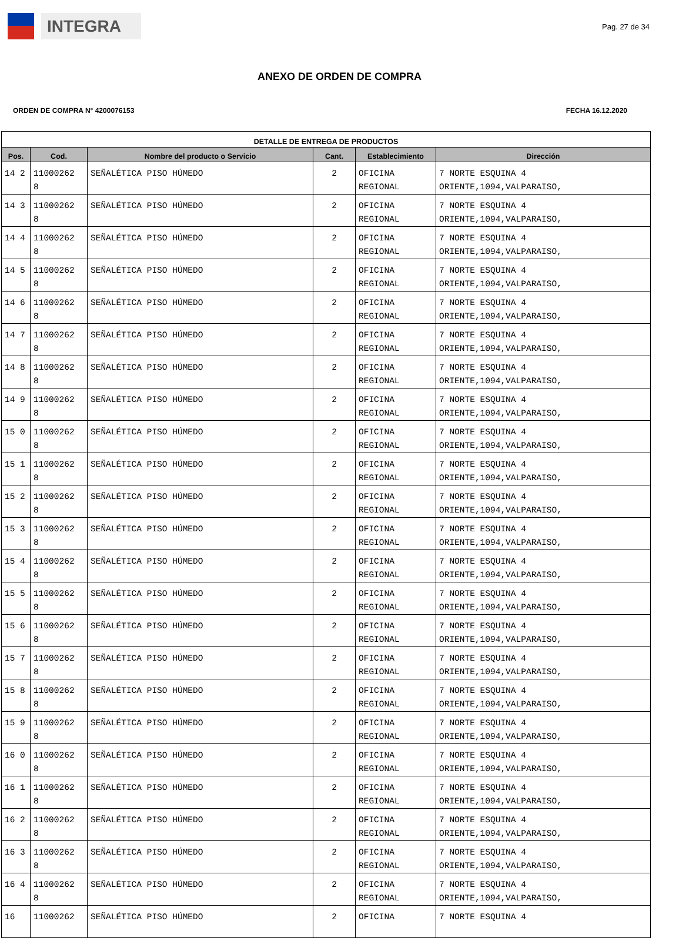INTEGRA
Pag. 27 de 34
ANEXO DE ORDEN DE COMPRA
ORDEN DE COMPRA N° 4200076153 FECHA 16.12.2020
| DETALLE DE ENTREGA DE PRODUCTOS | | | | | |
| --- | --- | --- | --- | --- | --- |
| Pos. | Cod. | Nombre del producto o Servicio | Cant. | Establecimiento | Dirección |
| 14 2 | 11000262 8 | SEÑALÉTICA PISO HÚMEDO | 2 | OFICINA REGIONAL | 7 NORTE ESQUINA 4 ORIENTE,1094,VALPARAISO, |
| 14 3 | 11000262 8 | SEÑALÉTICA PISO HÚMEDO | 2 | OFICINA REGIONAL | 7 NORTE ESQUINA 4 ORIENTE,1094,VALPARAISO, |
| 14 4 | 11000262 8 | SEÑALÉTICA PISO HÚMEDO | 2 | OFICINA REGIONAL | 7 NORTE ESQUINA 4 ORIENTE,1094,VALPARAISO, |
| 14 5 | 11000262 8 | SEÑALÉTICA PISO HÚMEDO | 2 | OFICINA REGIONAL | 7 NORTE ESQUINA 4 ORIENTE,1094,VALPARAISO, |
| 14 6 | 11000262 8 | SEÑALÉTICA PISO HÚMEDO | 2 | OFICINA REGIONAL | 7 NORTE ESQUINA 4 ORIENTE,1094,VALPARAISO, |
| 14 7 | 11000262 8 | SEÑALÉTICA PISO HÚMEDO | 2 | OFICINA REGIONAL | 7 NORTE ESQUINA 4 ORIENTE,1094,VALPARAISO, |
| 14 8 | 11000262 8 | SEÑALÉTICA PISO HÚMEDO | 2 | OFICINA REGIONAL | 7 NORTE ESQUINA 4 ORIENTE,1094,VALPARAISO, |
| 14 9 | 11000262 8 | SEÑALÉTICA PISO HÚMEDO | 2 | OFICINA REGIONAL | 7 NORTE ESQUINA 4 ORIENTE,1094,VALPARAISO, |
| 15 0 | 11000262 8 | SEÑALÉTICA PISO HÚMEDO | 2 | OFICINA REGIONAL | 7 NORTE ESQUINA 4 ORIENTE,1094,VALPARAISO, |
| 15 1 | 11000262 8 | SEÑALÉTICA PISO HÚMEDO | 2 | OFICINA REGIONAL | 7 NORTE ESQUINA 4 ORIENTE,1094,VALPARAISO, |
| 15 2 | 11000262 8 | SEÑALÉTICA PISO HÚMEDO | 2 | OFICINA REGIONAL | 7 NORTE ESQUINA 4 ORIENTE,1094,VALPARAISO, |
| 15 3 | 11000262 8 | SEÑALÉTICA PISO HÚMEDO | 2 | OFICINA REGIONAL | 7 NORTE ESQUINA 4 ORIENTE,1094,VALPARAISO, |
| 15 4 | 11000262 8 | SEÑALÉTICA PISO HÚMEDO | 2 | OFICINA REGIONAL | 7 NORTE ESQUINA 4 ORIENTE,1094,VALPARAISO, |
| 15 5 | 11000262 8 | SEÑALÉTICA PISO HÚMEDO | 2 | OFICINA REGIONAL | 7 NORTE ESQUINA 4 ORIENTE,1094,VALPARAISO, |
| 15 6 | 11000262 8 | SEÑALÉTICA PISO HÚMEDO | 2 | OFICINA REGIONAL | 7 NORTE ESQUINA 4 ORIENTE,1094,VALPARAISO, |
| 15 7 | 11000262 8 | SEÑALÉTICA PISO HÚMEDO | 2 | OFICINA REGIONAL | 7 NORTE ESQUINA 4 ORIENTE,1094,VALPARAISO, |
| 15 8 | 11000262 8 | SEÑALÉTICA PISO HÚMEDO | 2 | OFICINA REGIONAL | 7 NORTE ESQUINA 4 ORIENTE,1094,VALPARAISO, |
| 15 9 | 11000262 8 | SEÑALÉTICA PISO HÚMEDO | 2 | OFICINA REGIONAL | 7 NORTE ESQUINA 4 ORIENTE,1094,VALPARAISO, |
| 16 0 | 11000262 8 | SEÑALÉTICA PISO HÚMEDO | 2 | OFICINA REGIONAL | 7 NORTE ESQUINA 4 ORIENTE,1094,VALPARAISO, |
| 16 1 | 11000262 8 | SEÑALÉTICA PISO HÚMEDO | 2 | OFICINA REGIONAL | 7 NORTE ESQUINA 4 ORIENTE,1094,VALPARAISO, |
| 16 2 | 11000262 8 | SEÑALÉTICA PISO HÚMEDO | 2 | OFICINA REGIONAL | 7 NORTE ESQUINA 4 ORIENTE,1094,VALPARAISO, |
| 16 3 | 11000262 8 | SEÑALÉTICA PISO HÚMEDO | 2 | OFICINA REGIONAL | 7 NORTE ESQUINA 4 ORIENTE,1094,VALPARAISO, |
| 16 4 | 11000262 8 | SEÑALÉTICA PISO HÚMEDO | 2 | OFICINA REGIONAL | 7 NORTE ESQUINA 4 ORIENTE,1094,VALPARAISO, |
| 16 | 11000262 | SEÑALÉTICA PISO HÚMEDO | 2 | OFICINA | 7 NORTE ESQUINA 4 |